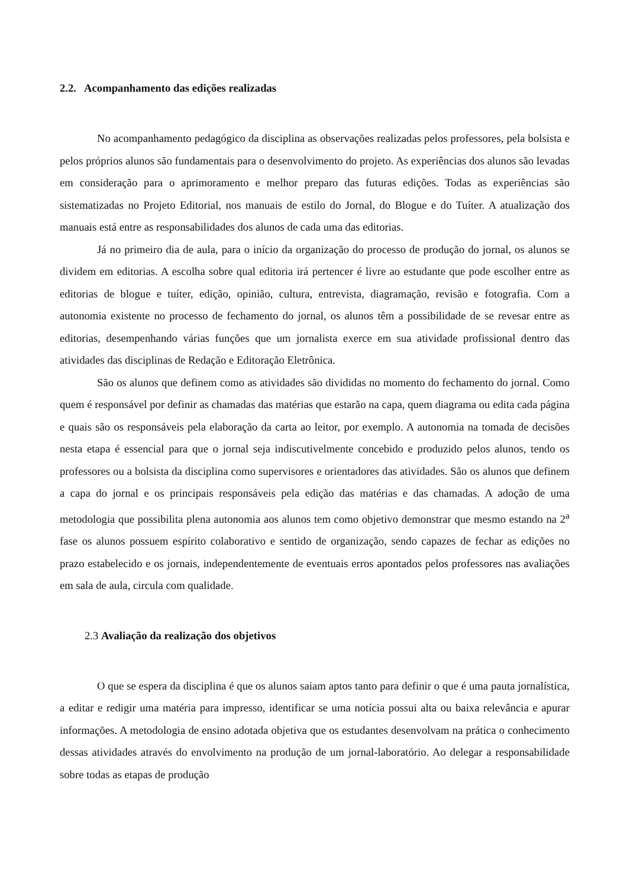2.2. Acompanhamento das edições realizadas
No acompanhamento pedagógico da disciplina as observações realizadas pelos professores, pela bolsista e pelos próprios alunos são fundamentais para o desenvolvimento do projeto. As experiências dos alunos são levadas em consideração para o aprimoramento e melhor preparo das futuras edições. Todas as experiências são sistematizadas no Projeto Editorial, nos manuais de estilo do Jornal, do Blogue e do Tuíter. A atualização dos manuais está entre as responsabilidades dos alunos de cada uma das editorias.
Já no primeiro dia de aula, para o início da organização do processo de produção do jornal, os alunos se dividem em editorias. A escolha sobre qual editoria irá pertencer é livre ao estudante que pode escolher entre as editorias de blogue e tuíter, edição, opinião, cultura, entrevista, diagramação, revisão e fotografia. Com a autonomia existente no processo de fechamento do jornal, os alunos têm a possibilidade de se revesar entre as editorias, desempenhando várias funções que um jornalista exerce em sua atividade profissional dentro das atividades das disciplinas de Redação e Editoração Eletrônica.
São os alunos que definem como as atividades são divididas no momento do fechamento do jornal. Como quem é responsável por definir as chamadas das matérias que estarão na capa, quem diagrama ou edita cada página e quais são os responsáveis pela elaboração da carta ao leitor, por exemplo. A autonomia na tomada de decisões nesta etapa é essencial para que o jornal seja indiscutivelmente concebido e produzido pelos alunos, tendo os professores ou a bolsista da disciplina como supervisores e orientadores das atividades. São os alunos que definem a capa do jornal e os principais responsáveis pela edição das matérias e das chamadas. A adoção de uma metodologia que possibilita plena autonomia aos alunos tem como objetivo demonstrar que mesmo estando na 2<sup>a</sup> fase os alunos possuem espírito colaborativo e sentido de organização, sendo capazes de fechar as edições no prazo estabelecido e os jornais, independentemente de eventuais erros apontados pelos professores nas avaliações em sala de aula, circula com qualidade.
2.3 Avaliação da realização dos objetivos
O que se espera da disciplina é que os alunos saiam aptos tanto para definir o que é uma pauta jornalística, a editar e redigir uma matéria para impresso, identificar se uma notícia possui alta ou baixa relevância e apurar informações. A metodologia de ensino adotada objetiva que os estudantes desenvolvam na prática o conhecimento dessas atividades através do envolvimento na produção de um jornal-laboratório. Ao delegar a responsabilidade sobre todas as etapas de produção